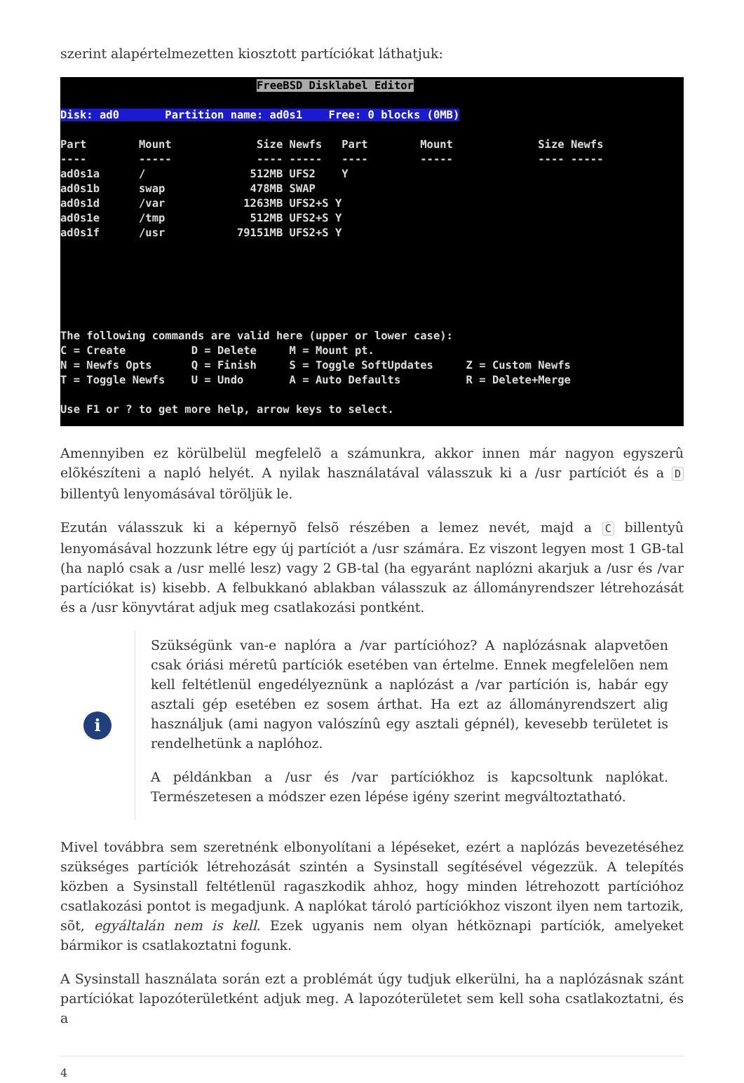szerint alapértelmezetten kiosztott partíciókat láthatjuk:
FreeBSD Disklabel Editor Disk: ad0 Partition name: ad0s1 Free: 0 blocks (0MB) Part Mount Size Newfs Part Mount Size Newfs ---- ----- ---- ----- ---- ----- ---- ----- ad0s1a / 512MB UFS2 Y ad0s1b swap 478MB SWAP ad0s1d /var 1263MB UFS2+S Y ad0s1e /tmp 512MB UFS2+S Y ad0s1f /usr 79151MB UFS2+S Y The following commands are valid here (upper or lower case): C = Create D = Delete M = Mount pt. N = Newfs Opts Q = Finish S = Toggle SoftUpdates Z = Custom Newfs T = Toggle Newfs U = Undo A = Auto Defaults R = Delete+Merge Use F1 or ? to get more help, arrow keys to select.
Amennyiben ez körülbelül megfelelõ a számunkra, akkor innen már nagyon egyszerû elõkészíteni a napló helyét. A nyilak használatával válasszuk ki a /usr partíciót és a D billentyû lenyomásával töröljük le.
Ezután válasszuk ki a képernyõ felsõ részében a lemez nevét, majd a C billentyû lenyomásával hozzunk létre egy új partíciót a /usr számára. Ez viszont legyen most 1 GB-tal (ha napló csak a /usr mellé lesz) vagy 2 GB-tal (ha egyaránt naplózni akarjuk a /usr és /var partíciókat is) kisebb. A felbukkanó ablakban válasszuk az állományrendszer létrehozását és a /usr könyvtárat adjuk meg csatlakozási pontként.
i
Szükségünk van-e naplóra a /var partícióhoz? A naplózásnak alapvetõen csak óriási méretû partíciók esetében van értelme. Ennek megfelelõen nem kell feltétlenül engedélyeznünk a naplózást a /var partíción is, habár egy asztali gép esetében ez sosem árthat. Ha ezt az állományrendszert alig használjuk (ami nagyon valószínû egy asztali gépnél), kevesebb területet is rendelhetünk a naplóhoz.
A példánkban a /usr és /var partíciókhoz is kapcsoltunk naplókat. Természetesen a módszer ezen lépése igény szerint megváltoztatható.
Mivel továbbra sem szeretnénk elbonyolítani a lépéseket, ezért a naplózás bevezetéséhez szükséges partíciók létrehozását szintén a Sysinstall segítésével végezzük. A telepítés közben a Sysinstall feltétlenül ragaszkodik ahhoz, hogy minden létrehozott partícióhoz csatlakozási pontot is megadjunk. A naplókat tároló partíciókhoz viszont ilyen nem tartozik, sõt, egyáltalán nem is kell. Ezek ugyanis nem olyan hétköznapi partíciók, amelyeket bármikor is csatlakoztatni fogunk.
A Sysinstall használata során ezt a problémát úgy tudjuk elkerülni, ha a naplózásnak szánt partíciókat lapozóterületként adjuk meg. A lapozóterületet sem kell soha csatlakoztatni, és a
4